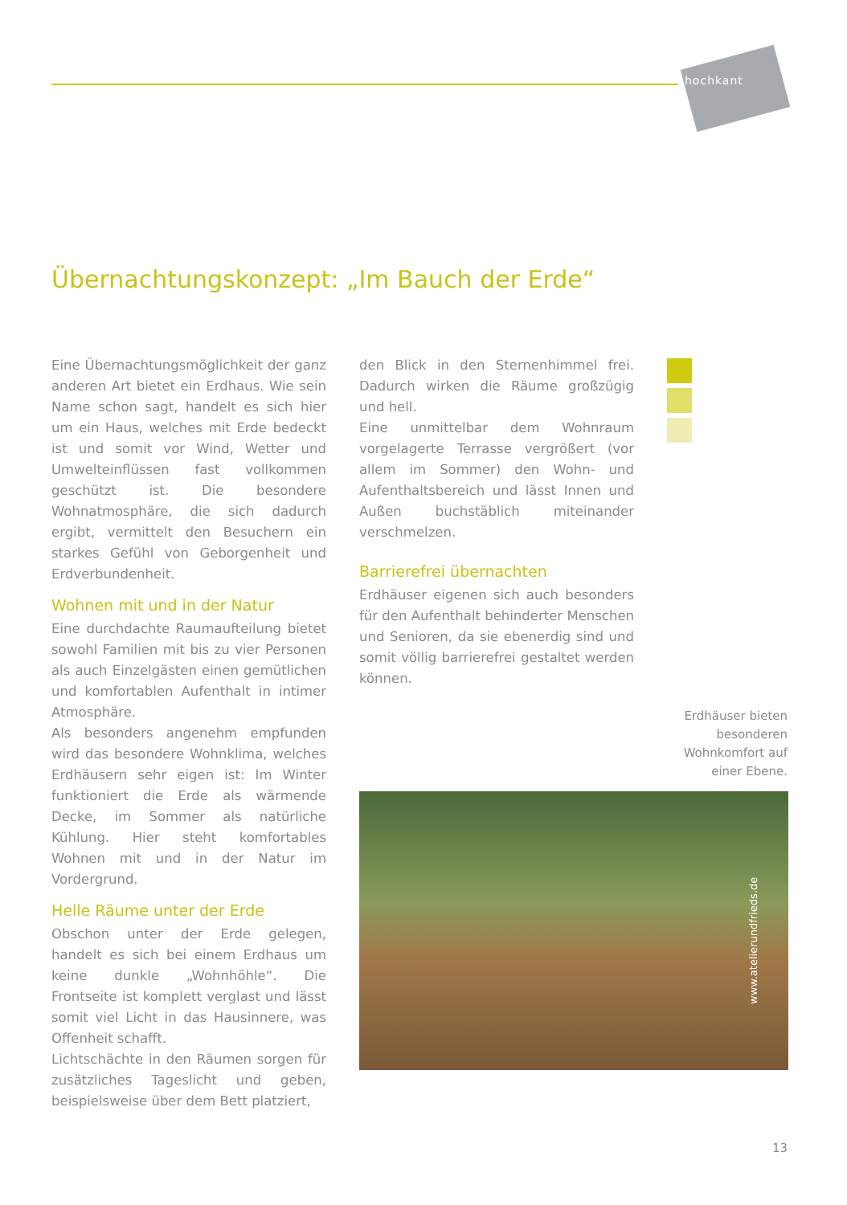hochkant
Übernachtungskonzept: „Im Bauch der Erde“
Eine Übernachtungsmöglichkeit der ganz anderen Art bietet ein Erdhaus. Wie sein Name schon sagt, handelt es sich hier um ein Haus, welches mit Erde bedeckt ist und somit vor Wind, Wetter und Umwelteinflüssen fast vollkommen geschützt ist. Die besondere Wohnatmosphäre, die sich dadurch ergibt, vermittelt den Besuchern ein starkes Gefühl von Geborgenheit und Erdverbundenheit.
Wohnen mit und in der Natur
Eine durchdachte Raumaufteilung bietet sowohl Familien mit bis zu vier Personen als auch Einzelgästen einen gemütlichen und komfortablen Aufenthalt in intimer Atmosphäre.
Als besonders angenehm empfunden wird das besondere Wohnklima, welches Erdhäusern sehr eigen ist: Im Winter funktioniert die Erde als wärmende Decke, im Sommer als natürliche Kühlung. Hier steht komfortables Wohnen mit und in der Natur im Vordergrund.
Helle Räume unter der Erde
Obschon unter der Erde gelegen, handelt es sich bei einem Erdhaus um keine dunkle „Wohnhöhle“. Die Frontseite ist komplett verglast und lässt somit viel Licht in das Hausinnere, was Offenheit schafft.
Lichtschächte in den Räumen sorgen für zusätzliches Tageslicht und geben, beispielsweise über dem Bett platziert,
den Blick in den Sternenhimmel frei. Dadurch wirken die Räume großzügig und hell.
Eine unmittelbar dem Wohnraum vorgelagerte Terrasse vergrößert (vor allem im Sommer) den Wohn- und Aufenthaltsbereich und lässt Innen und Außen buchstäblich miteinander verschmelzen.
Barrierefrei übernachten
Erdhäuser eigenen sich auch besonders für den Aufenthalt behinderter Menschen und Senioren, da sie ebenerdig sind und somit völlig barrierefrei gestaltet werden können.
Erdhäuser bieten besonderen Wohnkomfort auf einer Ebene.
www.atelierundfrieds.de
13